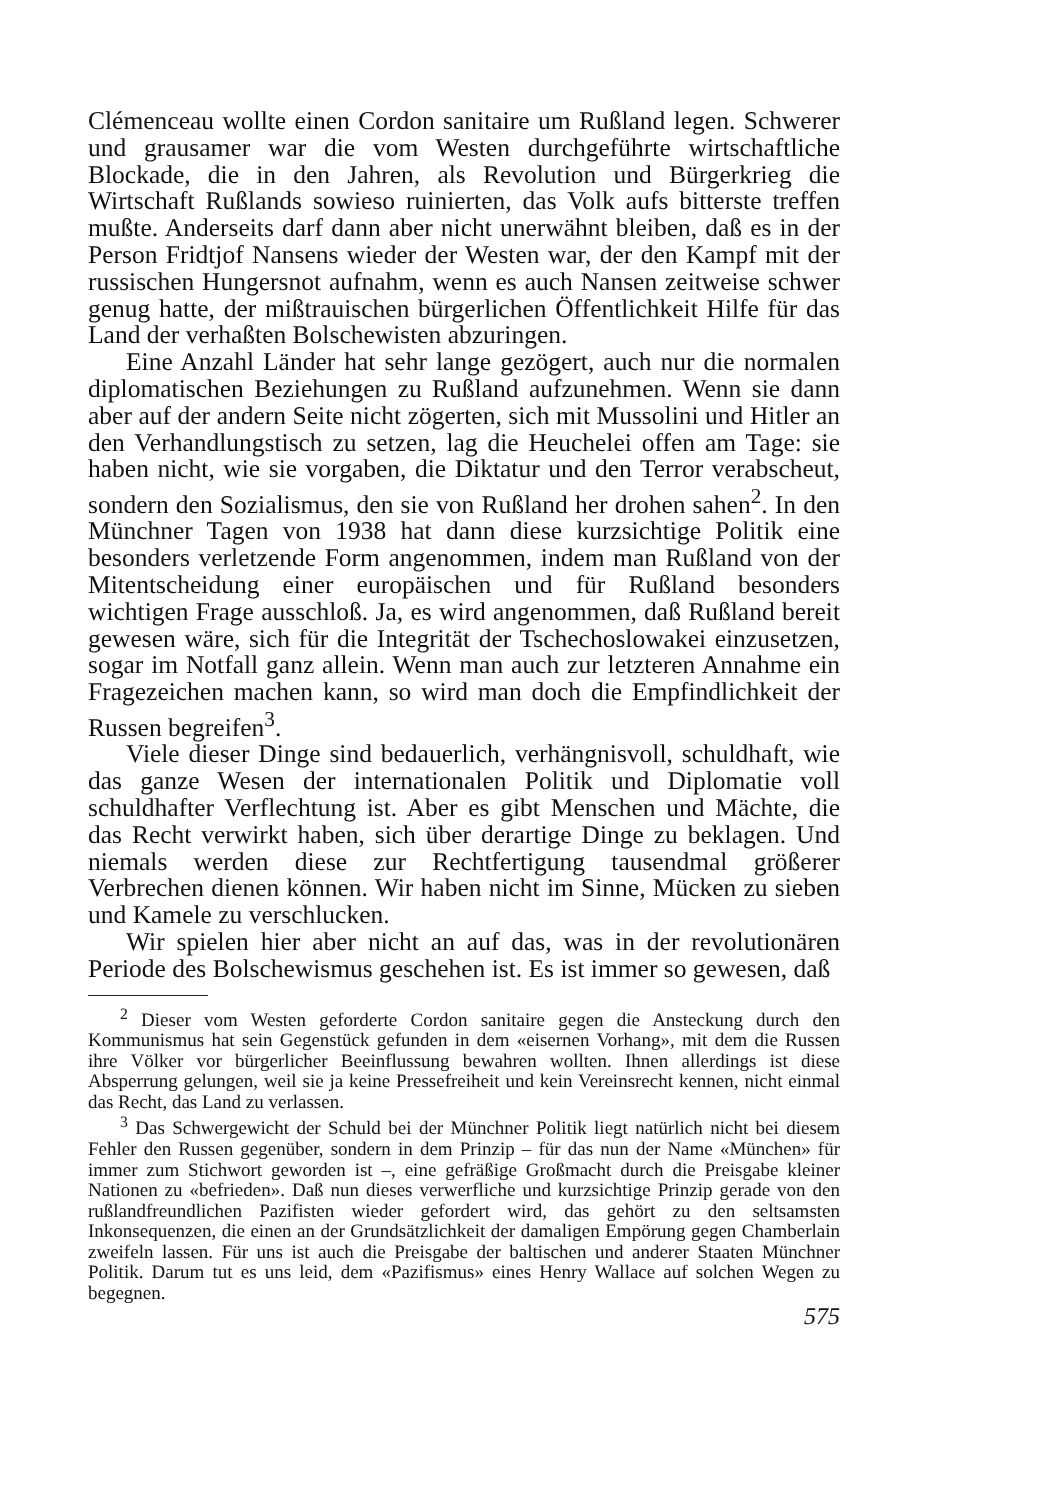Clémenceau wollte einen Cordon sanitaire um Rußland legen. Schwerer und grausamer war die vom Westen durchgeführte wirtschaftliche Blockade, die in den Jahren, als Revolution und Bürgerkrieg die Wirtschaft Rußlands sowieso ruinierten, das Volk aufs bitterste treffen mußte. Anderseits darf dann aber nicht unerwähnt bleiben, daß es in der Person Fridtjof Nansens wieder der Westen war, der den Kampf mit der russischen Hungersnot aufnahm, wenn es auch Nansen zeitweise schwer genug hatte, der mißtrauischen bürgerlichen Öffentlichkeit Hilfe für das Land der verhaßten Bolschewisten abzuringen.
Eine Anzahl Länder hat sehr lange gezögert, auch nur die normalen diplomatischen Beziehungen zu Rußland aufzunehmen. Wenn sie dann aber auf der andern Seite nicht zögerten, sich mit Mussolini und Hitler an den Verhandlungstisch zu setzen, lag die Heuchelei offen am Tage: sie haben nicht, wie sie vorgaben, die Diktatur und den Terror verabscheut, sondern den Sozialismus, den sie von Rußland her drohen sahen<sup>2</sup>. In den Münchner Tagen von 1938 hat dann diese kurzsichtige Politik eine besonders verletzende Form angenommen, indem man Rußland von der Mitentscheidung einer europäischen und für Rußland besonders wichtigen Frage ausschloß. Ja, es wird angenommen, daß Rußland bereit gewesen wäre, sich für die Integrität der Tschechoslowakei einzusetzen, sogar im Notfall ganz allein. Wenn man auch zur letzteren Annahme ein Fragezeichen machen kann, so wird man doch die Empfindlichkeit der Russen begreifen<sup>3</sup>.
Viele dieser Dinge sind bedauerlich, verhängnisvoll, schuldhaft, wie das ganze Wesen der internationalen Politik und Diplomatie voll schuldhafter Verflechtung ist. Aber es gibt Menschen und Mächte, die das Recht verwirkt haben, sich über derartige Dinge zu beklagen. Und niemals werden diese zur Rechtfertigung tausendmal größerer Verbrechen dienen können. Wir haben nicht im Sinne, Mücken zu sieben und Kamele zu verschlucken.
Wir spielen hier aber nicht an auf das, was in der revolutionären Periode des Bolschewismus geschehen ist. Es ist immer so gewesen, daß
<sup>2</sup> Dieser vom Westen geforderte Cordon sanitaire gegen die Ansteckung durch den Kommunismus hat sein Gegenstück gefunden in dem «eisernen Vorhang», mit dem die Russen ihre Völker vor bürgerlicher Beeinflussung bewahren wollten. Ihnen allerdings ist diese Absperrung gelungen, weil sie ja keine Pressefreiheit und kein Vereinsrecht kennen, nicht einmal das Recht, das Land zu verlassen.
<sup>3</sup> Das Schwergewicht der Schuld bei der Münchner Politik liegt natürlich nicht bei diesem Fehler den Russen gegenüber, sondern in dem Prinzip – für das nun der Name «München» für immer zum Stichwort geworden ist –, eine gefräßige Großmacht durch die Preisgabe kleiner Nationen zu «befrieden». Daß nun dieses verwerfliche und kurzsichtige Prinzip gerade von den rußlandfreundlichen Pazifisten wieder gefordert wird, das gehört zu den seltsamsten Inkonsequenzen, die einen an der Grundsätzlichkeit der damaligen Empörung gegen Chamberlain zweifeln lassen. Für uns ist auch die Preisgabe der baltischen und anderer Staaten Münchner Politik. Darum tut es uns leid, dem «Pazifismus» eines Henry Wallace auf solchen Wegen zu begegnen.
575